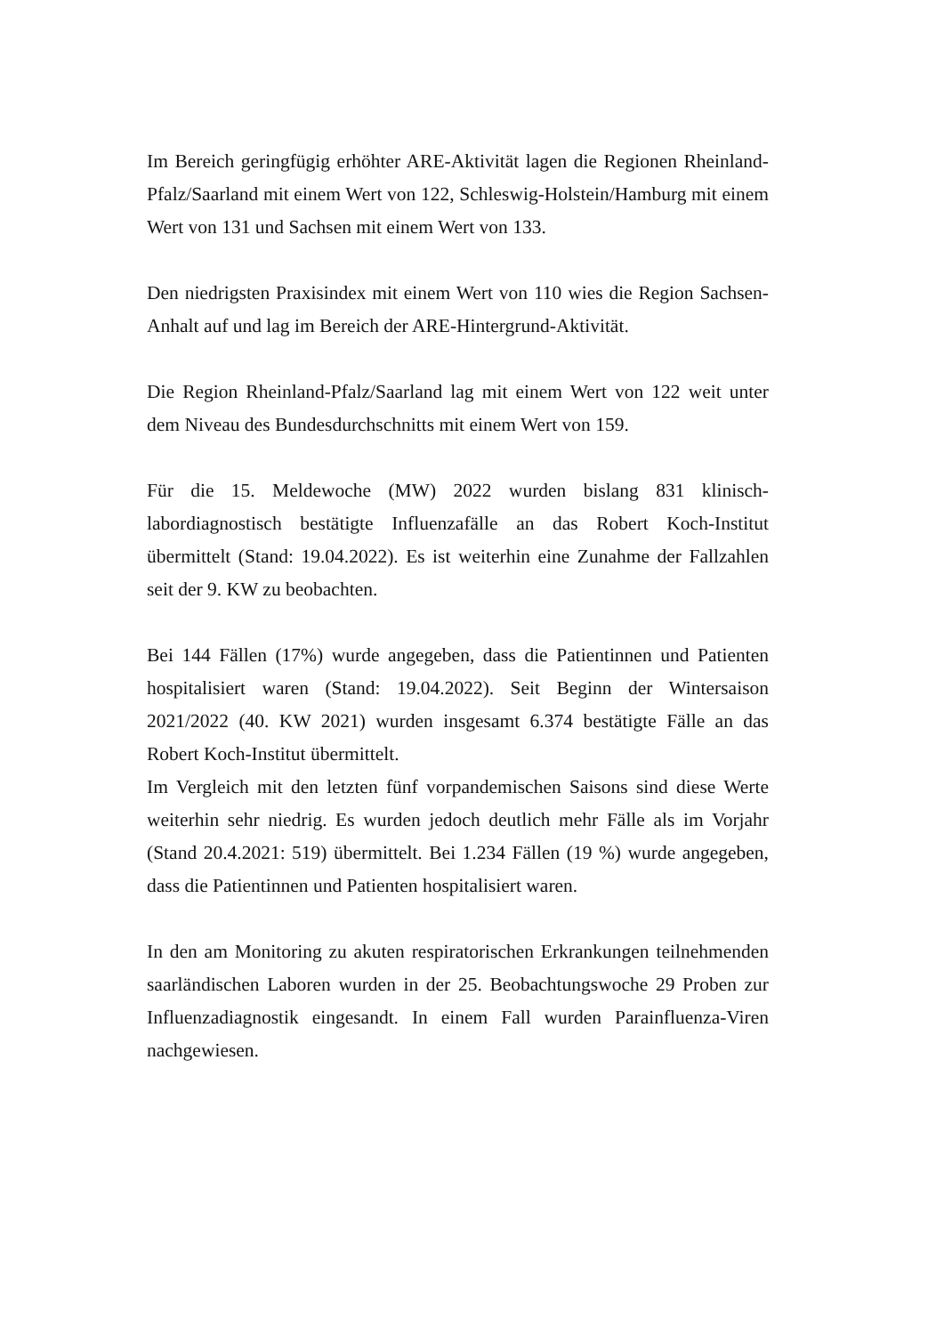Im Bereich geringfügig erhöhter ARE-Aktivität lagen die Regionen Rheinland-Pfalz/Saarland mit einem Wert von 122, Schleswig-Holstein/Hamburg mit einem Wert von 131 und Sachsen mit einem Wert von 133.
Den niedrigsten Praxisindex mit einem Wert von 110 wies die Region Sachsen-Anhalt auf und lag im Bereich der ARE-Hintergrund-Aktivität.
Die Region Rheinland-Pfalz/Saarland lag mit einem Wert von 122 weit unter dem Niveau des Bundesdurchschnitts mit einem Wert von 159.
Für die 15. Meldewoche (MW) 2022 wurden bislang 831 klinisch-labordiagnostisch bestätigte Influenzafälle an das Robert Koch-Institut übermittelt (Stand: 19.04.2022). Es ist weiterhin eine Zunahme der Fallzahlen seit der 9. KW zu beobachten.
Bei 144 Fällen (17%) wurde angegeben, dass die Patientinnen und Patienten hospitalisiert waren (Stand: 19.04.2022). Seit Beginn der Wintersaison 2021/2022 (40. KW 2021) wurden insgesamt 6.374 bestätigte Fälle an das Robert Koch-Institut übermittelt.
Im Vergleich mit den letzten fünf vorpandemischen Saisons sind diese Werte weiterhin sehr niedrig. Es wurden jedoch deutlich mehr Fälle als im Vorjahr (Stand 20.4.2021: 519) übermittelt. Bei 1.234 Fällen (19 %) wurde angegeben, dass die Patientinnen und Patienten hospitalisiert waren.
In den am Monitoring zu akuten respiratorischen Erkrankungen teilnehmenden saarländischen Laboren wurden in der 25. Beobachtungswoche 29 Proben zur Influenzadiagnostik eingesandt. In einem Fall wurden Parainfluenza-Viren nachgewiesen.